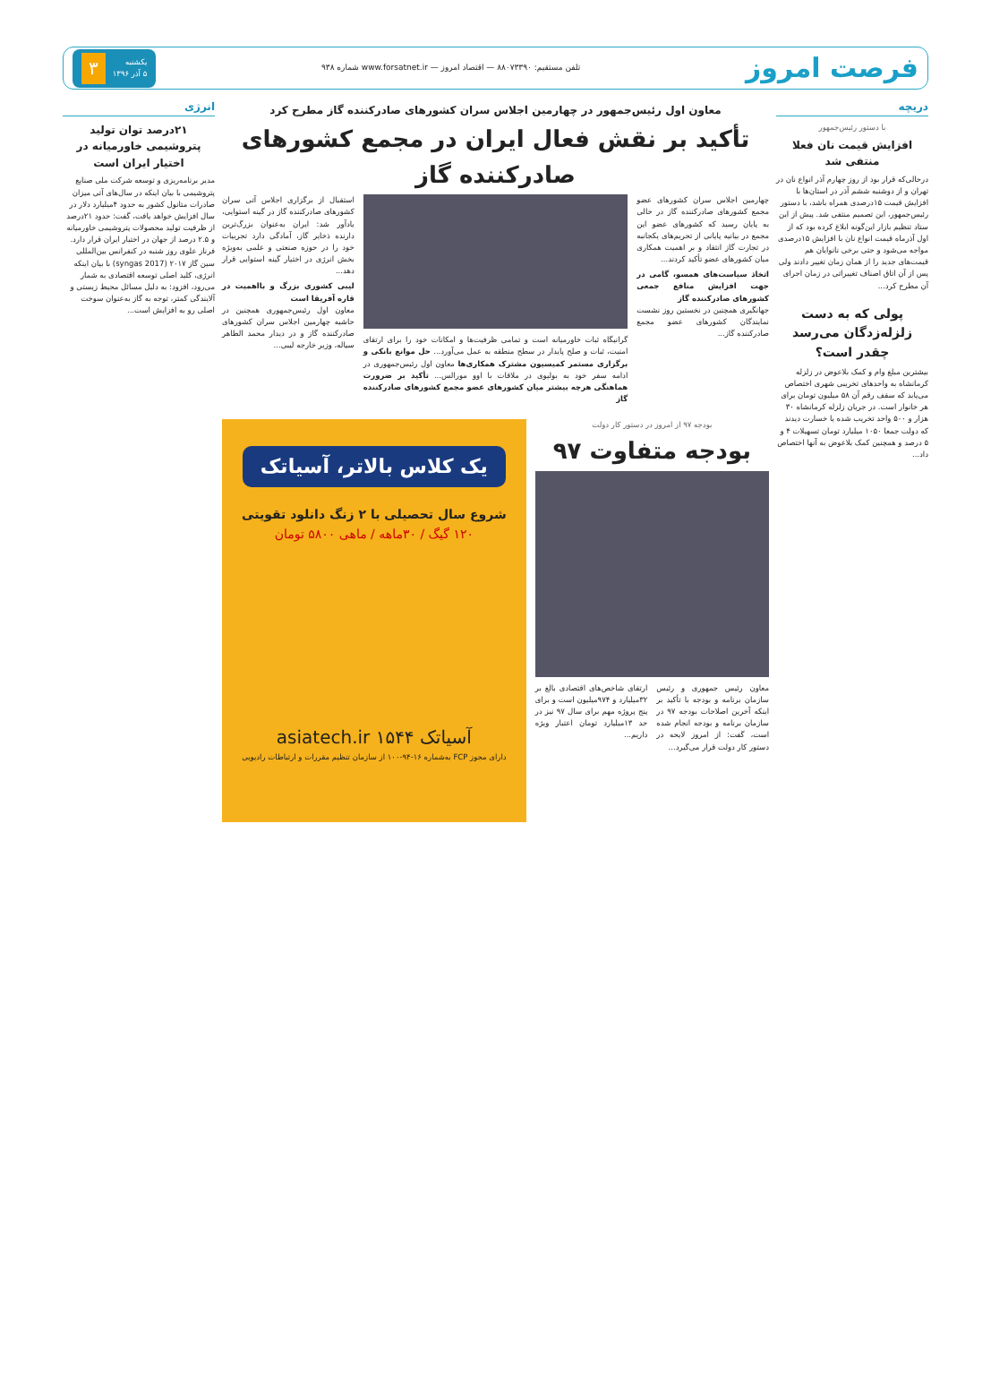فرصت امروز
تلفن مستقیم: ۸۸۰۷۳۳۹۰ — اقتصاد امروز — www.forsatnet.ir شماره ۹۳۸
یکشنبه
۵ آذر ۱۳۹۶ ۳
دریچه
با دستور رئیس‌جمهور
افزایش قیمت نان فعلا منتفی شد
درحالی‌که قرار بود از روز چهارم آذر انواع نان در تهران و از دوشنبه ششم آذر در استان‌ها با افزایش قیمت ۱۵درصدی همراه باشد، با دستور رئیس‌جمهور، این تصمیم منتفی شد. پیش از این ستاد تنظیم بازار این‌گونه ابلاغ کرده بود که از اول آذرماه قیمت انواع نان با افزایش ۱۵درصدی مواجه می‌شود و حتی برخی نانوایان هم قیمت‌های جدید را از همان زمان تغییر دادند ولی پس از آن اتاق اصناف تغییراتی در زمان اجرای آن مطرح کرد...
پولی که به دست زلزله‌زدگان می‌رسد چقدر است؟
بیشترین مبلغ وام و کمک بلاعوض در زلزله کرمانشاه به واحدهای تخریبی شهری اختصاص می‌یابد که سقف رقم آن ۵۸ میلیون تومان برای هر خانوار است. در جریان زلزله کرمانشاه ۳۰ هزار و ۵۰۰ واحد تخریب شده یا خسارت دیدند که دولت جمعا ۱۰۵۰ میلیارد تومان تسهیلات ۴ و ۵ درصد و همچنین کمک بلاعوض به آنها اختصاص داد...
معاون اول رئیس‌جمهور در چهارمین اجلاس سران کشورهای صادرکننده گاز مطرح کرد
تأکید بر نقش فعال ایران در مجمع کشورهای صادرکننده گاز
چهارمین اجلاس سران کشورهای عضو مجمع کشورهای صادرکننده گاز در حالی به پایان رسید که کشورهای عضو این مجمع در بیانیه پایانی از تحریم‌های یکجانبه در تجارت گاز انتقاد و بر اهمیت همکاری میان کشورهای عضو تأکید کردند...
اتخاذ سیاست‌های همسو، گامی در جهت افزایش منافع جمعی کشورهای صادرکننده گاز
جهانگیری همچنین در نخستین روز نشست نمایندگان کشورهای عضو مجمع صادرکننده گاز...
گرانیگاه ثبات خاورمیانه است و تمامی ظرفیت‌ها و امکانات خود را برای ارتقای امنیت، ثبات و صلح پایدار در سطح منطقه به عمل می‌آورد... حل موانع بانکی و برگزاری مستمر کمیسیون مشترک همکاری‌ها معاون اول رئیس‌جمهوری در ادامه سفر خود به بولیوی در ملاقات با اوو مورالس... تأکید بر ضرورت هماهنگی هرچه بیشتر میان کشورهای عضو مجمع کشورهای صادرکننده گاز
استقبال از برگزاری اجلاس آتی سران کشورهای صادرکننده گاز در گینه استوایی، یادآور شد: ایران به‌عنوان بزرگ‌ترین دارنده ذخایر گاز، آمادگی دارد تجربیات خود را در حوزه صنعتی و علمی به‌ویژه بخش انرژی در اختیار گینه استوایی قرار دهد...
لیبی کشوری بزرگ و بااهمیت در قاره آفریقا است
معاون اول رئیس‌جمهوری همچنین در حاشیه چهارمین اجلاس سران کشورهای صادرکننده گاز و در دیدار محمد الطاهر سیاله، وزیر خارجه لیبی...
بودجه ۹۷ از امروز در دستور کار دولت
بودجه متفاوت ۹۷
معاون رئیس جمهوری و رئیس سازمان برنامه و بودجه با تأکید بر اینکه آخرین اصلاحات بودجه ۹۷ در سازمان برنامه و بودجه انجام شده است، گفت: از امروز لایحه در دستور کار دولت قرار می‌گیرد...
ارتقای شاخص‌های اقتصادی بالغ بر ۳۲میلیارد و ۹۷۴میلیون است و برای پنج پروژه مهم برای سال ۹۷ نیز در حد ۱۳میلیارد تومان اعتبار ویژه داریم...
یک کلاس بالاتر، آسیاتک
شروع سال تحصیلی با ۲ زنگ دانلود تقویتی
۱۲۰ گیگ / ۳۰ماهه / ماهی ۵۸۰۰ تومان
آسیاتک ۱۵۴۴ asiatech.ir
دارای مجوز FCP به‌شماره ۱۶-۹۴-۱۰۰ از سازمان تنظیم مقررات و ارتباطات رادیویی
انرژی
۲۱درصد توان تولید پتروشیمی خاورمیانه در اختیار ایران است
مدیر برنامه‌ریزی و توسعه شرکت ملی صنایع پتروشیمی با بیان اینکه در سال‌های آتی میزان صادرات متانول کشور به حدود ۴میلیارد دلار در سال افزایش خواهد یافت، گفت: حدود ۲۱درصد از ظرفیت تولید محصولات پتروشیمی خاورمیانه و ۲.۵ درصد از جهان در اختیار ایران قرار دارد. فرناز علوی روز شنبه در کنفرانس بین‌المللی سین گاز ۲۰۱۷ (syngas 2017) با بیان اینکه انرژی، کلید اصلی توسعه اقتصادی به شمار می‌رود، افزود: به دلیل مسائل محیط زیستی و آلایندگی کمتر، توجه به گاز به‌عنوان سوخت اصلی رو به افزایش است...